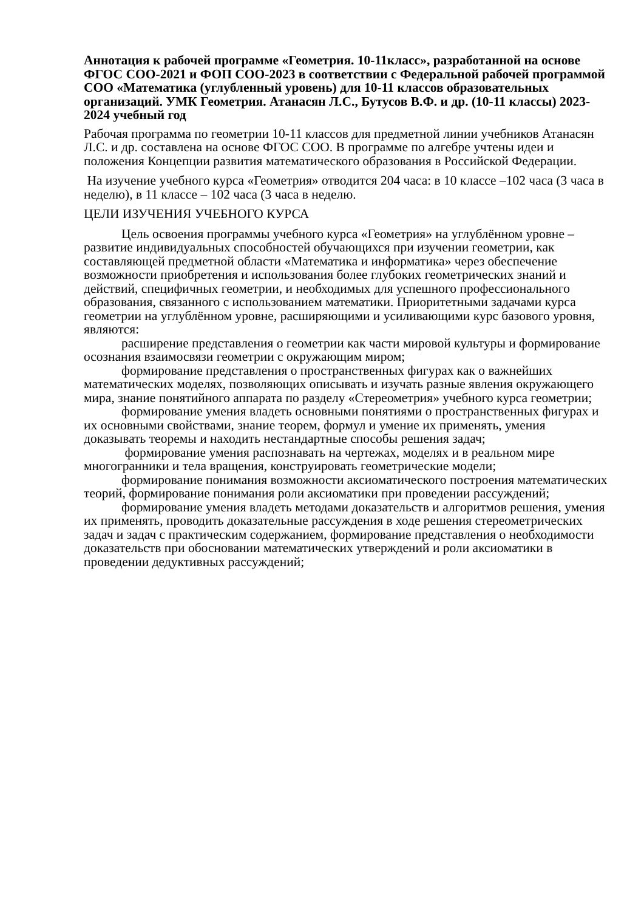Аннотация к рабочей программе «Геометрия. 10-11класс», разработанной на основе ФГОС СОО-2021 и ФОП СОО-2023 в соответствии с Федеральной рабочей программой СОО «Математика (углубленный уровень) для 10-11 классов образовательных организаций. УМК Геометрия. Атанасян Л.С., Бутусов В.Ф. и др. (10-11 классы) 2023-2024 учебный год
Рабочая программа по геометрии 10-11 классов для предметной линии учебников Атанасян Л.С. и др. составлена на основе ФГОС СОО. В программе по алгебре учтены идеи и положения Концепции развития математического образования в Российской Федерации.
На изучение учебного курса «Геометрия» отводится 204 часа: в 10 классе –102 часа (3 часа в неделю), в 11 классе – 102 часа (3 часа в неделю.
ЦЕЛИ ИЗУЧЕНИЯ УЧЕБНОГО КУРСА
Цель освоения программы учебного курса «Геометрия» на углублённом уровне – развитие индивидуальных способностей обучающихся при изучении геометрии, как составляющей предметной области «Математика и информатика» через обеспечение возможности приобретения и использования более глубоких геометрических знаний и действий, специфичных геометрии, и необходимых для успешного профессионального образования, связанного с использованием математики. Приоритетными задачами курса геометрии на углублённом уровне, расширяющими и усиливающими курс базового уровня, являются:
расширение представления о геометрии как части мировой культуры и формирование осознания взаимосвязи геометрии с окружающим миром;
формирование представления о пространственных фигурах как о важнейших математических моделях, позволяющих описывать и изучать разные явления окружающего мира, знание понятийного аппарата по разделу «Стереометрия» учебного курса геометрии;
формирование умения владеть основными понятиями о пространственных фигурах и их основными свойствами, знание теорем, формул и умение их применять, умения доказывать теоремы и находить нестандартные способы решения задач;
формирование умения распознавать на чертежах, моделях и в реальном мире многогранники и тела вращения, конструировать геометрические модели;
формирование понимания возможности аксиоматического построения математических теорий, формирование понимания роли аксиоматики при проведении рассуждений;
формирование умения владеть методами доказательств и алгоритмов решения, умения их применять, проводить доказательные рассуждения в ходе решения стереометрических задач и задач с практическим содержанием, формирование представления о необходимости доказательств при обосновании математических утверждений и роли аксиоматики в проведении дедуктивных рассуждений;